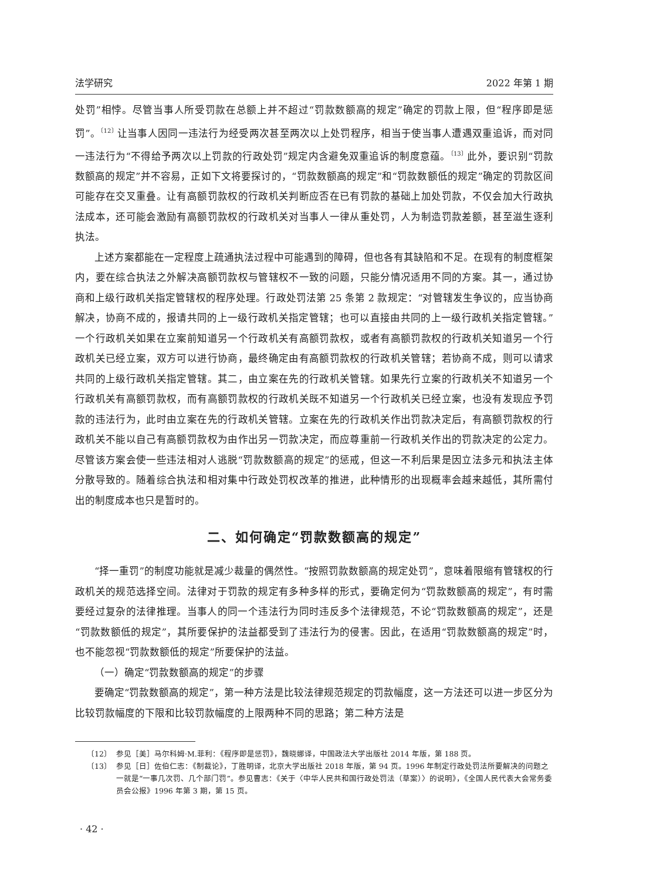法学研究 2022 年第 1 期
处罚”相悖。尽管当事人所受罚款在总额上并不超过“罚款数额高的规定”确定的罚款上限，但“程序即是惩罚”。<sup>〔12〕</sup>让当事人因同一违法行为经受两次甚至两次以上处罚程序，相当于使当事人遭遇双重追诉，而对同一违法行为“不得给予两次以上罚款的行政处罚”规定内含避免双重追诉的制度意蕴。<sup>〔13〕</sup>此外，要识别“罚款数额高的规定”并不容易，正如下文将要探讨的，“罚款数额高的规定”和“罚款数额低的规定”确定的罚款区间可能存在交叉重叠。让有高额罚款权的行政机关判断应否在已有罚款的基础上加处罚款，不仅会加大行政执法成本，还可能会激励有高额罚款权的行政机关对当事人一律从重处罚，人为制造罚款差额，甚至滋生逐利执法。
上述方案都能在一定程度上疏通执法过程中可能遇到的障碍，但也各有其缺陷和不足。在现有的制度框架内，要在综合执法之外解决高额罚款权与管辖权不一致的问题，只能分情况适用不同的方案。其一，通过协商和上级行政机关指定管辖权的程序处理。行政处罚法第 25 条第 2 款规定：“对管辖发生争议的，应当协商解决，协商不成的，报请共同的上一级行政机关指定管辖；也可以直接由共同的上一级行政机关指定管辖。”一个行政机关如果在立案前知道另一个行政机关有高额罚款权，或者有高额罚款权的行政机关知道另一个行政机关已经立案，双方可以进行协商，最终确定由有高额罚款权的行政机关管辖；若协商不成，则可以请求共同的上级行政机关指定管辖。其二，由立案在先的行政机关管辖。如果先行立案的行政机关不知道另一个行政机关有高额罚款权，而有高额罚款权的行政机关既不知道另一个行政机关已经立案，也没有发现应予罚款的违法行为，此时由立案在先的行政机关管辖。立案在先的行政机关作出罚款决定后，有高额罚款权的行政机关不能以自己有高额罚款权为由作出另一罚款决定，而应尊重前一行政机关作出的罚款决定的公定力。尽管该方案会使一些违法相对人逃脱“罚款数额高的规定”的惩戒，但这一不利后果是因立法多元和执法主体分散导致的。随着综合执法和相对集中行政处罚权改革的推进，此种情形的出现概率会越来越低，其所需付出的制度成本也只是暂时的。
二、如何确定“罚款数额高的规定”
“择一重罚”的制度功能就是减少裁量的偶然性。“按照罚款数额高的规定处罚”，意味着限缩有管辖权的行政机关的规范选择空间。法律对于罚款的规定有多种多样的形式，要确定何为“罚款数额高的规定”，有时需要经过复杂的法律推理。当事人的同一个违法行为同时违反多个法律规范，不论“罚款数额高的规定”，还是“罚款数额低的规定”，其所要保护的法益都受到了违法行为的侵害。因此，在适用“罚款数额高的规定”时，也不能忽视“罚款数额低的规定”所要保护的法益。
（一）确定“罚款数额高的规定”的步骤
要确定“罚款数额高的规定”，第一种方法是比较法律规范规定的罚款幅度，这一方法还可以进一步区分为比较罚款幅度的下限和比较罚款幅度的上限两种不同的思路；第二种方法是
〔12〕 参见［美］马尔科姆·M.菲利：《程序即是惩罚》，魏晓娜译，中国政法大学出版社 2014 年版，第 188 页。
〔13〕 参见［日］佐伯仁志：《制裁论》，丁胜明译，北京大学出版社 2018 年版，第 94 页。1996 年制定行政处罚法所要解决的问题之一就是“一事几次罚、几个部门罚”。参见曹志：《关于〈中华人民共和国行政处罚法（草案）〉的说明》，《全国人民代表大会常务委员会公报》1996 年第 3 期，第 15 页。
· 42 ·